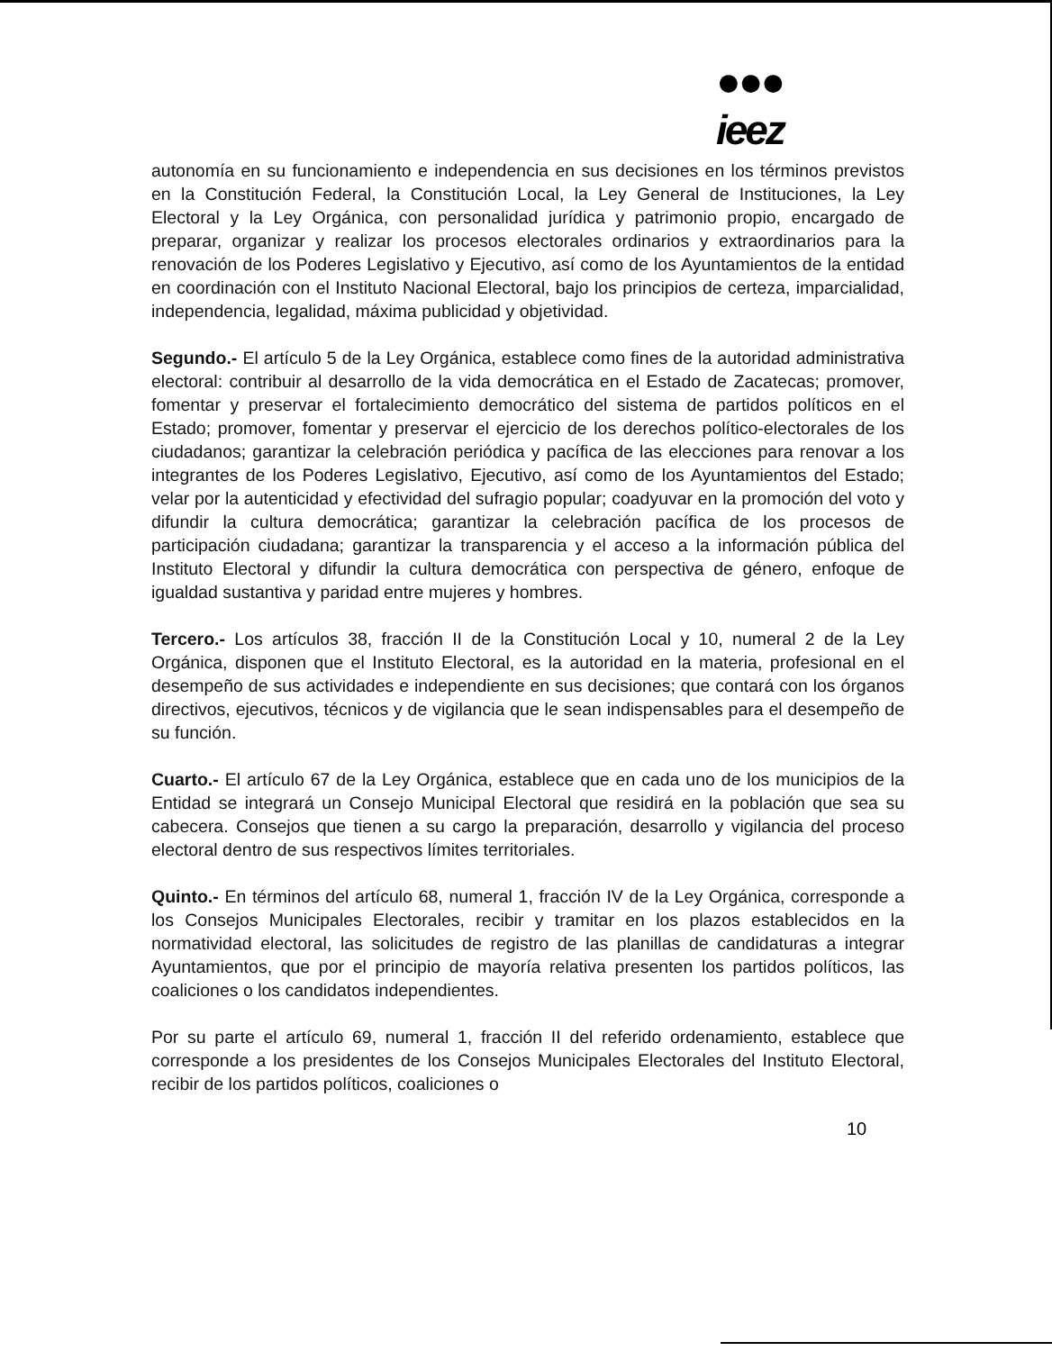●●●
ieez
autonomía en su funcionamiento e independencia en sus decisiones en los términos previstos en la Constitución Federal, la Constitución Local, la Ley General de Instituciones, la Ley Electoral y la Ley Orgánica, con personalidad jurídica y patrimonio propio, encargado de preparar, organizar y realizar los procesos electorales ordinarios y extraordinarios para la renovación de los Poderes Legislativo y Ejecutivo, así como de los Ayuntamientos de la entidad en coordinación con el Instituto Nacional Electoral, bajo los principios de certeza, imparcialidad, independencia, legalidad, máxima publicidad y objetividad.
Segundo.- El artículo 5 de la Ley Orgánica, establece como fines de la autoridad administrativa electoral: contribuir al desarrollo de la vida democrática en el Estado de Zacatecas; promover, fomentar y preservar el fortalecimiento democrático del sistema de partidos políticos en el Estado; promover, fomentar y preservar el ejercicio de los derechos político-electorales de los ciudadanos; garantizar la celebración periódica y pacífica de las elecciones para renovar a los integrantes de los Poderes Legislativo, Ejecutivo, así como de los Ayuntamientos del Estado; velar por la autenticidad y efectividad del sufragio popular; coadyuvar en la promoción del voto y difundir la cultura democrática; garantizar la celebración pacífica de los procesos de participación ciudadana; garantizar la transparencia y el acceso a la información pública del Instituto Electoral y difundir la cultura democrática con perspectiva de género, enfoque de igualdad sustantiva y paridad entre mujeres y hombres.
Tercero.- Los artículos 38, fracción II de la Constitución Local y 10, numeral 2 de la Ley Orgánica, disponen que el Instituto Electoral, es la autoridad en la materia, profesional en el desempeño de sus actividades e independiente en sus decisiones; que contará con los órganos directivos, ejecutivos, técnicos y de vigilancia que le sean indispensables para el desempeño de su función.
Cuarto.- El artículo 67 de la Ley Orgánica, establece que en cada uno de los municipios de la Entidad se integrará un Consejo Municipal Electoral que residirá en la población que sea su cabecera. Consejos que tienen a su cargo la preparación, desarrollo y vigilancia del proceso electoral dentro de sus respectivos límites territoriales.
Quinto.- En términos del artículo 68, numeral 1, fracción IV de la Ley Orgánica, corresponde a los Consejos Municipales Electorales, recibir y tramitar en los plazos establecidos en la normatividad electoral, las solicitudes de registro de las planillas de candidaturas a integrar Ayuntamientos, que por el principio de mayoría relativa presenten los partidos políticos, las coaliciones o los candidatos independientes.
Por su parte el artículo 69, numeral 1, fracción II del referido ordenamiento, establece que corresponde a los presidentes de los Consejos Municipales Electorales del Instituto Electoral, recibir de los partidos políticos, coaliciones o
10